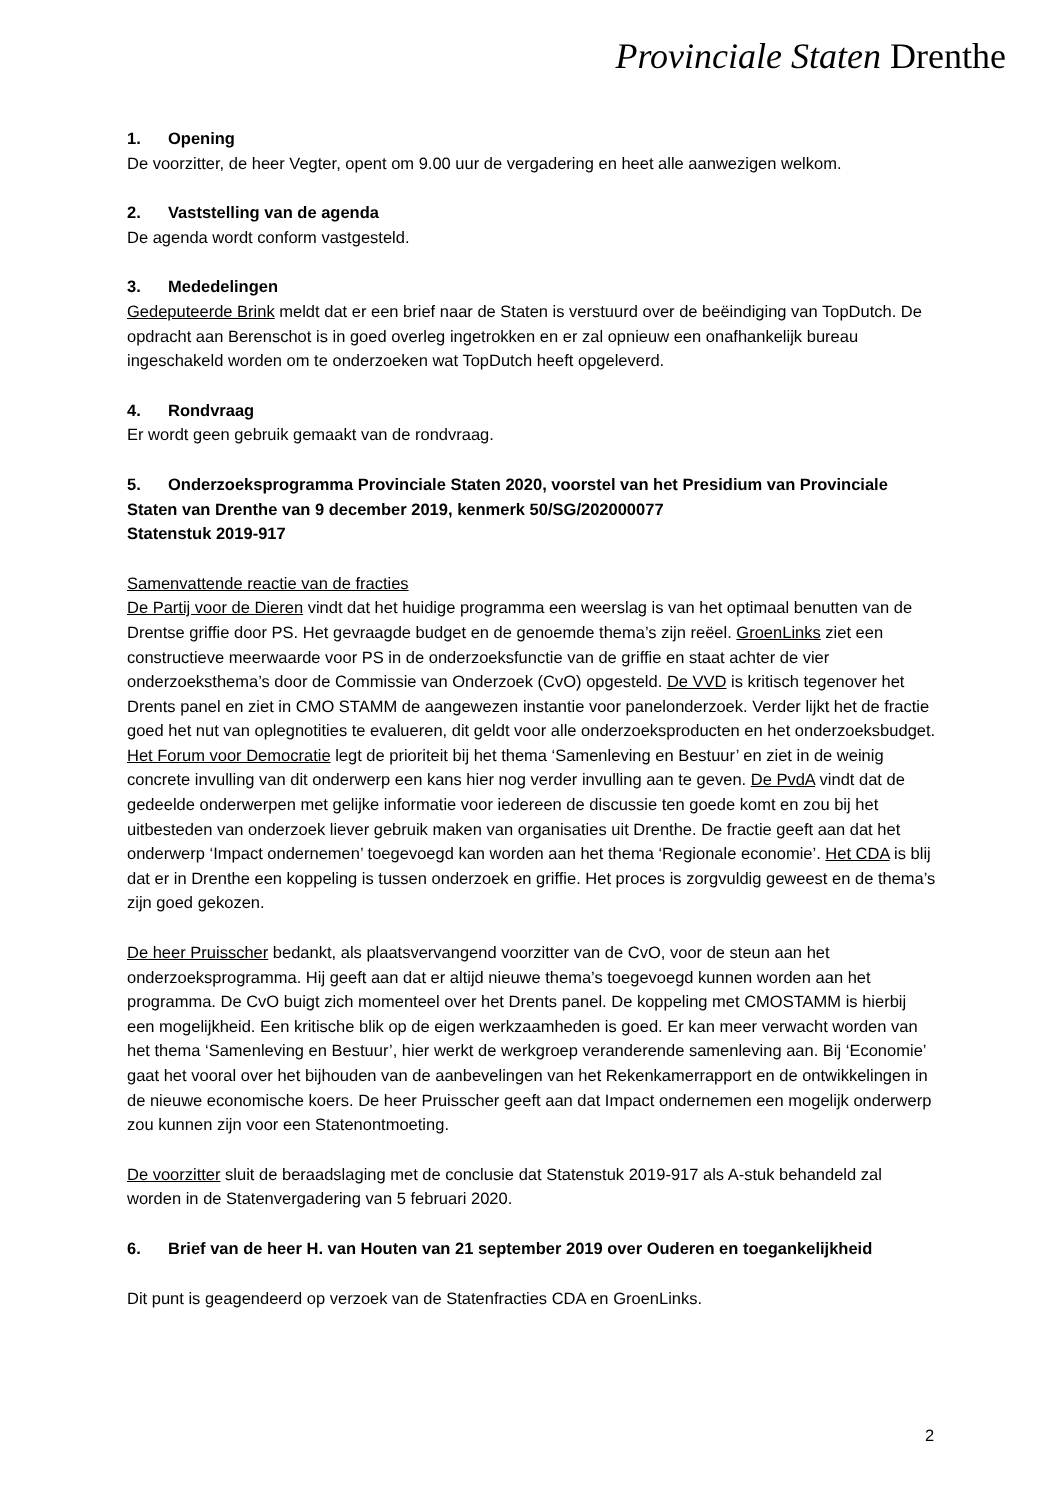Provinciale Staten Drenthe
1. Opening
De voorzitter, de heer Vegter, opent om 9.00 uur de vergadering en heet alle aanwezigen welkom.
2. Vaststelling van de agenda
De agenda wordt conform vastgesteld.
3. Mededelingen
Gedeputeerde Brink meldt dat er een brief naar de Staten is verstuurd over de beëindiging van TopDutch. De opdracht aan Berenschot is in goed overleg ingetrokken en er zal opnieuw een onafhankelijk bureau ingeschakeld worden om te onderzoeken wat TopDutch heeft opgeleverd.
4. Rondvraag
Er wordt geen gebruik gemaakt van de rondvraag.
5. Onderzoeksprogramma Provinciale Staten 2020, voorstel van het Presidium van Provinciale Staten van Drenthe van 9 december 2019, kenmerk 50/SG/202000077
Statenstuk 2019-917
Samenvattende reactie van de fracties
De Partij voor de Dieren vindt dat het huidige programma een weerslag is van het optimaal benutten van de Drentse griffie door PS. Het gevraagde budget en de genoemde thema’s zijn reëel. GroenLinks ziet een constructieve meerwaarde voor PS in de onderzoeksfunctie van de griffie en staat achter de vier onderzoeksthema’s door de Commissie van Onderzoek (CvO) opgesteld. De VVD is kritisch tegenover het Drents panel en ziet in CMO STAMM de aangewezen instantie voor panelonderzoek. Verder lijkt het de fractie goed het nut van oplegnotities te evalueren, dit geldt voor alle onderzoeksproducten en het onderzoeksbudget. Het Forum voor Democratie legt de prioriteit bij het thema ‘Samenleving en Bestuur’ en ziet in de weinig concrete invulling van dit onderwerp een kans hier nog verder invulling aan te geven. De PvdA vindt dat de gedeelde onderwerpen met gelijke informatie voor iedereen de discussie ten goede komt en zou bij het uitbesteden van onderzoek liever gebruik maken van organisaties uit Drenthe. De fractie geeft aan dat het onderwerp ‘Impact ondernemen’ toegevoegd kan worden aan het thema ‘Regionale economie’. Het CDA is blij dat er in Drenthe een koppeling is tussen onderzoek en griffie. Het proces is zorgvuldig geweest en de thema’s zijn goed gekozen.
De heer Pruisscher bedankt, als plaatsvervangend voorzitter van de CvO, voor de steun aan het onderzoeksprogramma. Hij geeft aan dat er altijd nieuwe thema’s toegevoegd kunnen worden aan het programma. De CvO buigt zich momenteel over het Drents panel. De koppeling met CMOSTAMM is hierbij een mogelijkheid. Een kritische blik op de eigen werkzaamheden is goed. Er kan meer verwacht worden van het thema ‘Samenleving en Bestuur’, hier werkt de werkgroep veranderende samenleving aan. Bij ‘Economie’ gaat het vooral over het bijhouden van de aanbevelingen van het Rekenkamerrapport en de ontwikkelingen in de nieuwe economische koers. De heer Pruisscher geeft aan dat Impact ondernemen een mogelijk onderwerp zou kunnen zijn voor een Statenontmoeting.
De voorzitter sluit de beraadslaging met de conclusie dat Statenstuk 2019-917 als A-stuk behandeld zal worden in de Statenvergadering van 5 februari 2020.
6. Brief van de heer H. van Houten van 21 september 2019 over Ouderen en toegankelijkheid
Dit punt is geagendeerd op verzoek van de Statenfracties CDA en GroenLinks.
2